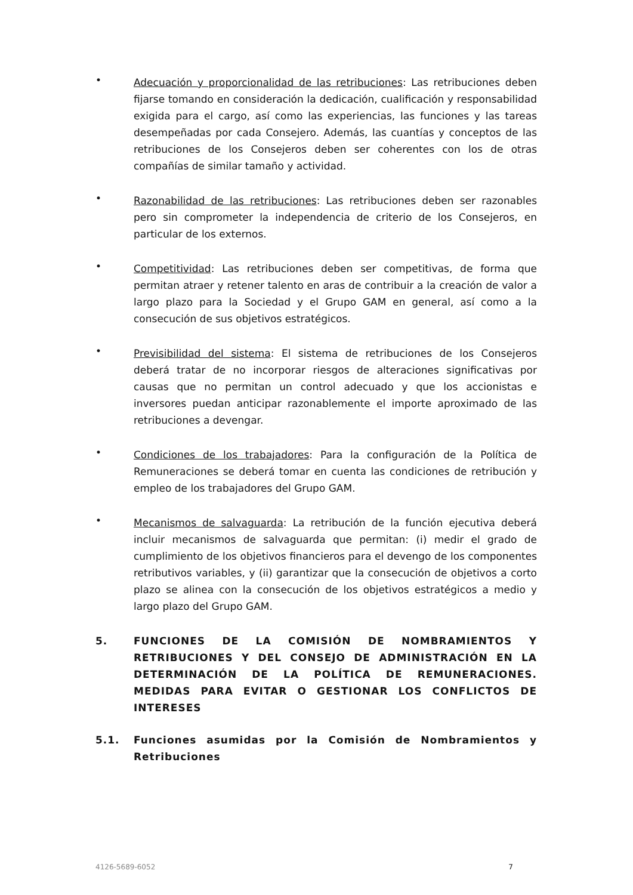•
Adecuación y proporcionalidad de las retribuciones: Las retribuciones deben fijarse tomando en consideración la dedicación, cualificación y responsabilidad exigida para el cargo, así como las experiencias, las funciones y las tareas desempeñadas por cada Consejero. Además, las cuantías y conceptos de las retribuciones de los Consejeros deben ser coherentes con los de otras compañías de similar tamaño y actividad.
•
Razonabilidad de las retribuciones: Las retribuciones deben ser razonables pero sin comprometer la independencia de criterio de los Consejeros, en particular de los externos.
•
Competitividad: Las retribuciones deben ser competitivas, de forma que permitan atraer y retener talento en aras de contribuir a la creación de valor a largo plazo para la Sociedad y el Grupo GAM en general, así como a la consecución de sus objetivos estratégicos.
•
Previsibilidad del sistema: El sistema de retribuciones de los Consejeros deberá tratar de no incorporar riesgos de alteraciones significativas por causas que no permitan un control adecuado y que los accionistas e inversores puedan anticipar razonablemente el importe aproximado de las retribuciones a devengar.
•
Condiciones de los trabajadores: Para la configuración de la Política de Remuneraciones se deberá tomar en cuenta las condiciones de retribución y empleo de los trabajadores del Grupo GAM.
•
Mecanismos de salvaguarda: La retribución de la función ejecutiva deberá incluir mecanismos de salvaguarda que permitan: (i) medir el grado de cumplimiento de los objetivos financieros para el devengo de los componentes retributivos variables, y (ii) garantizar que la consecución de objetivos a corto plazo se alinea con la consecución de los objetivos estratégicos a medio y largo plazo del Grupo GAM.
5. FUNCIONES DE LA COMISIÓN DE NOMBRAMIENTOS Y RETRIBUCIONES Y DEL CONSEJO DE ADMINISTRACIÓN EN LA DETERMINACIÓN DE LA POLÍTICA DE REMUNERACIONES. MEDIDAS PARA EVITAR O GESTIONAR LOS CONFLICTOS DE INTERESES
5.1. Funciones asumidas por la Comisión de Nombramientos y Retribuciones
4126-5689-6052 7